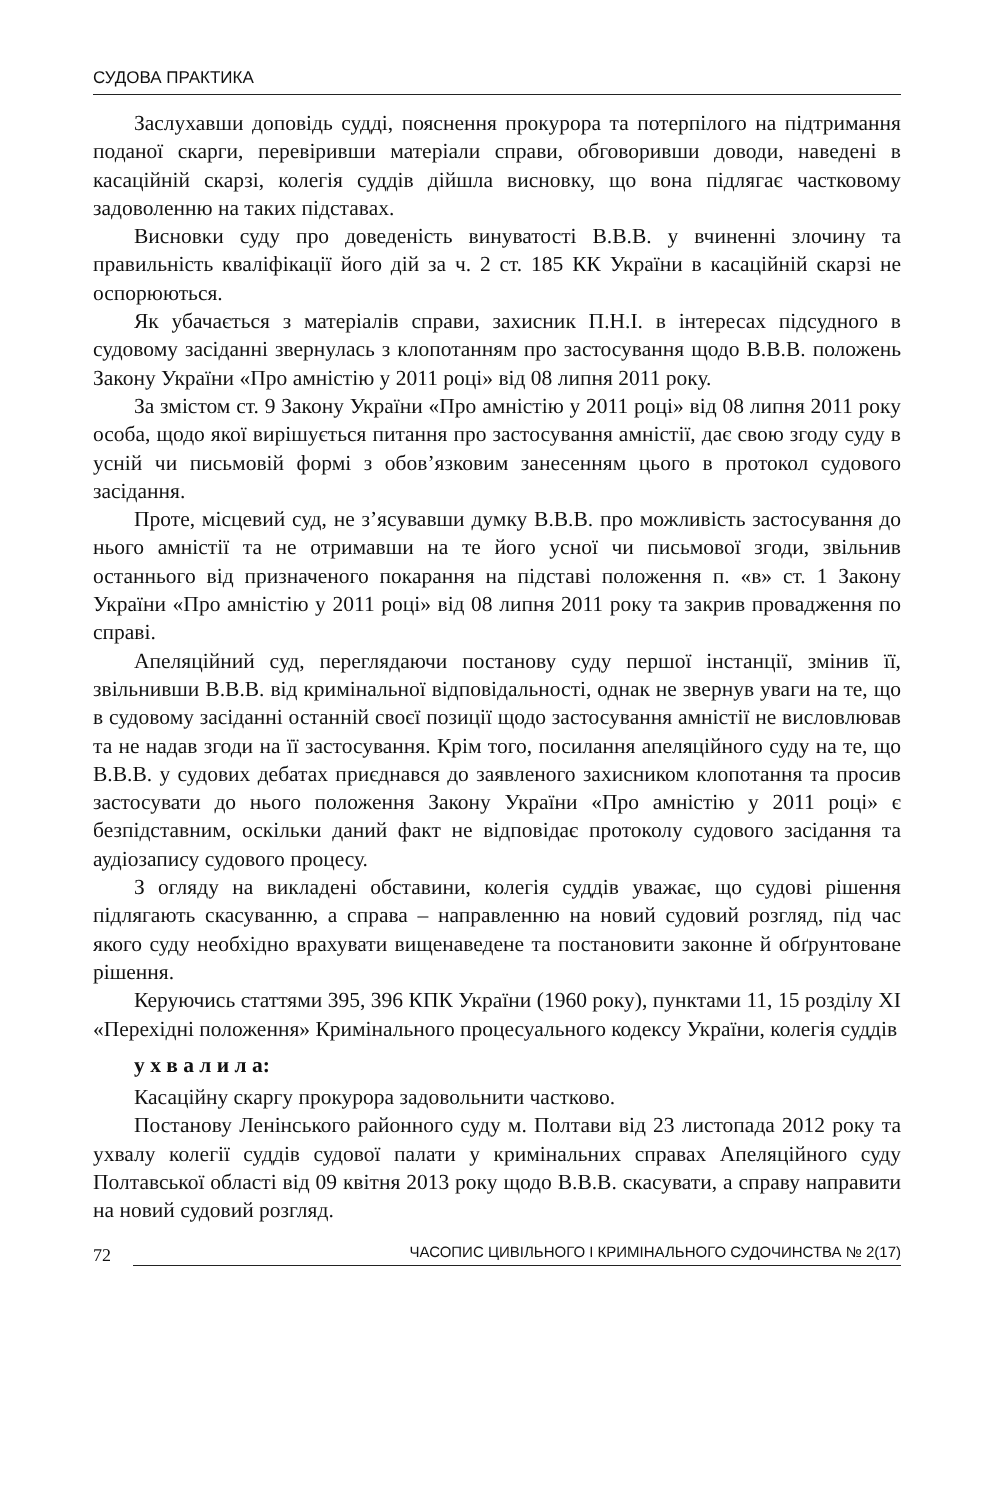СУДОВА ПРАКТИКА
Заслухавши доповідь судді, пояснення прокурора та потерпілого на підтримання поданої скарги, перевіривши матеріали справи, обговоривши доводи, наведені в касаційній скарзі, колегія суддів дійшла висновку, що вона підлягає частковому задоволенню на таких підставах.
Висновки суду про доведеність винуватості В.В.В. у вчиненні злочину та правильність кваліфікації його дій за ч. 2 ст. 185 КК України в касаційній скарзі не оспорюються.
Як убачається з матеріалів справи, захисник П.Н.І. в інтересах підсудного в судовому засіданні звернулась з клопотанням про застосування щодо В.В.В. положень Закону України «Про амністію у 2011 році» від 08 липня 2011 року.
За змістом ст. 9 Закону України «Про амністію у 2011 році» від 08 липня 2011 року особа, щодо якої вирішується питання про застосування амністії, дає свою згоду суду в усній чи письмовій формі з обов’язковим занесенням цього в протокол судового засідання.
Проте, місцевий суд, не з’ясувавши думку В.В.В. про можливість застосування до нього амністії та не отримавши на те його усної чи письмової згоди, звільнив останнього від призначеного покарання на підставі положення п. «в» ст. 1 Закону України «Про амністію у 2011 році» від 08 липня 2011 року та закрив провадження по справі.
Апеляційний суд, переглядаючи постанову суду першої інстанції, змінив її, звільнивши В.В.В. від кримінальної відповідальності, однак не звернув уваги на те, що в судовому засіданні останній своєї позиції щодо застосування амністії не висловлював та не надав згоди на її застосування. Крім того, посилання апеляційного суду на те, що В.В.В. у судових дебатах приєднався до заявленого захисником клопотання та просив застосувати до нього положення Закону України «Про амністію у 2011 році» є безпідставним, оскільки даний факт не відповідає протоколу судового засідання та аудіозапису судового процесу.
З огляду на викладені обставини, колегія суддів уважає, що судові рішення підлягають скасуванню, а справа – направленню на новий судовий розгляд, під час якого суду необхідно врахувати вищенаведене та постановити законне й обґрунтоване рішення.
Керуючись статтями 395, 396 КПК України (1960 року), пунктами 11, 15 розділу XI «Перехідні положення» Кримінального процесуального кодексу України, колегія суддів
у х в а л и л а:
Касаційну скаргу прокурора задовольнити частково.
Постанову Ленінського районного суду м. Полтави від 23 листопада 2012 року та ухвалу колегії суддів судової палати у кримінальних справах Апеляційного суду Полтавської області від 09 квітня 2013 року щодо В.В.В. скасувати, а справу направити на новий судовий розгляд.
72 ЧАСОПИС ЦИВІЛЬНОГО І КРИМІНАЛЬНОГО СУДОЧИНСТВА № 2(17)